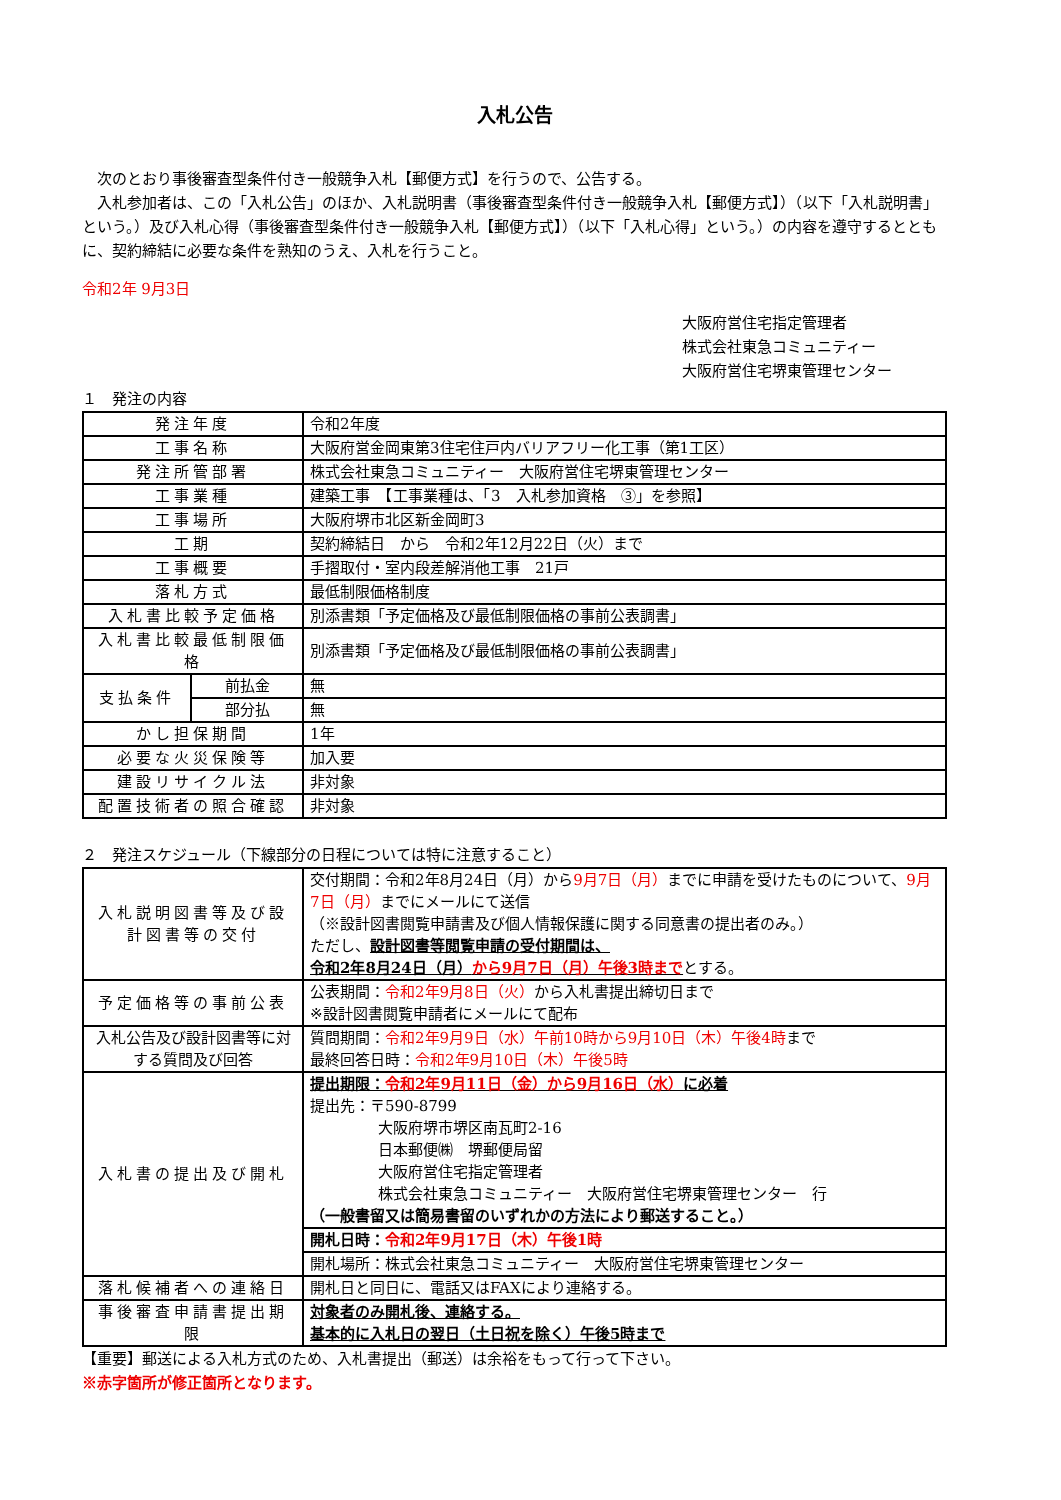入札公告
　次のとおり事後審査型条件付き一般競争入札【郵便方式】を行うので、公告する。
　入札参加者は、この「入札公告」のほか、入札説明書（事後審査型条件付き一般競争入札【郵便方式】）（以下「入札説明書」という。）及び入札心得（事後審査型条件付き一般競争入札【郵便方式】）（以下「入札心得」という。）の内容を遵守するとともに、契約締結に必要な条件を熟知のうえ、入札を行うこと。
令和2年 9月3日
大阪府営住宅指定管理者
株式会社東急コミュニティー
大阪府営住宅堺東管理センター
１　発注の内容
| 発注年度 | | 令和2年度 |
| 工事名称 | | 大阪府営金岡東第3住宅住戸内バリアフリー化工事（第1工区） |
| 発注所管部署 | | 株式会社東急コミュニティー 大阪府営住宅堺東管理センター |
| 工事業種 | | 建築工事 【工事業種は、「3 入札参加資格 ③」を参照】 |
| 工事場所 | | 大阪府堺市北区新金岡町3 |
| 工期 | | 契約締結日 から 令和2年12月22日（火）まで |
| 工事概要 | | 手摺取付・室内段差解消他工事 21戸 |
| 落札方式 | | 最低制限価格制度 |
| 入札書比較予定価格 | | 別添書類「予定価格及び最低制限価格の事前公表調書」 |
| 入札書比較最低制限価格 | | 別添書類「予定価格及び最低制限価格の事前公表調書」 |
| 支払条件 | 前払金 | 無 |
| | 部分払 | 無 |
| かし担保期間 | | 1年 |
| 必要な火災保険等 | | 加入要 |
| 建設リサイクル法 | | 非対象 |
| 配置技術者の照合確認 | | 非対象 |
２　発注スケジュール（下線部分の日程については特に注意すること）
| 入札説明図書等及び設計図書等の交付 | 交付期間：令和2年8月24日（月）から 9月7日（月） までに申請を受けたものについて、 9月7日（月） までにメールにて送信 （※設計図書閲覧申請書及び個人情報保護に関する同意書の提出者のみ。） ただし、 設計図書等閲覧申請の受付期間は、 令和2年8月24日（月） から9月7日（月）午後3時まで とする。 |
| 予定価格等の事前公表 | 公表期間： 令和2年9月8日（火） から入札書提出締切日まで ※設計図書閲覧申請者にメールにて配布 |
| 入札公告及び設計図書等に対する質問及び回答 | 質問期間： 令和2年9月9日（水）午前10時から9月10日（木）午後4時 まで 最終回答日時： 令和2年9月10日（木）午後5時 |
| 入札書の提出及び開札 | 提出期限： 令和2年9月11日（金）から9月16日（水） に必着 提出先：〒590-8799 大阪府堺市堺区南瓦町2-16 日本郵便㈱ 堺郵便局留 大阪府営住宅指定管理者 株式会社東急コミュニティー 大阪府営住宅堺東管理センター 行 （一般書留又は簡易書留のいずれかの方法により郵送すること。） |
| | 開札日時： 令和2年9月17日（木）午後1時 |
| | 開札場所：株式会社東急コミュニティー 大阪府営住宅堺東管理センター |
| 落札候補者への連絡日 | 開札日と同日に、電話又はFAXにより連絡する。 |
| 事後審査申請書提出期限 | 対象者のみ開札後、連絡する。 基本的に入札日の翌日（土日祝を除く）午後5時まで |
【重要】郵送による入札方式のため、入札書提出（郵送）は余裕をもって行って下さい。
※赤字箇所が修正箇所となります。